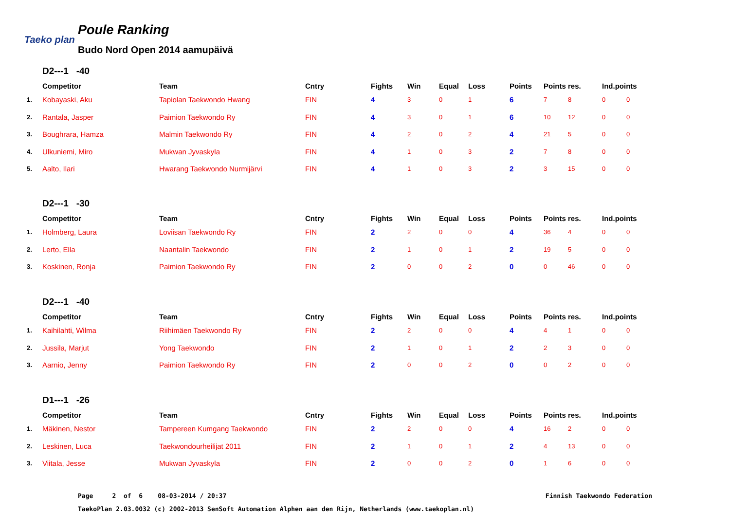Taeko plan
Poule Ranking
Budo Nord Open 2014 aamupäivä
D2---1 -40
| | Competitor | Team | Cntry | Fights | Win | Equal | Loss | Points | Points res. | | Ind.points | |
| --- | --- | --- | --- | --- | --- | --- | --- | --- | --- | --- | --- | --- |
| 1. | Kobayaski, Aku | Tapiolan Taekwondo Hwang | FIN | 4 | 3 | 0 | 1 | 6 | 7 | 8 | 0 | 0 |
| 2. | Rantala, Jasper | Paimion Taekwondo Ry | FIN | 4 | 3 | 0 | 1 | 6 | 10 | 12 | 0 | 0 |
| 3. | Boughrara, Hamza | Malmin Taekwondo Ry | FIN | 4 | 2 | 0 | 2 | 4 | 21 | 5 | 0 | 0 |
| 4. | Ulkuniemi, Miro | Mukwan Jyvaskyla | FIN | 4 | 1 | 0 | 3 | 2 | 7 | 8 | 0 | 0 |
| 5. | Aalto, Ilari | Hwarang Taekwondo Nurmijärvi | FIN | 4 | 1 | 0 | 3 | 2 | 3 | 15 | 0 | 0 |
D2---1 -30
| | Competitor | Team | Cntry | Fights | Win | Equal | Loss | Points | Points res. | | Ind.points | |
| --- | --- | --- | --- | --- | --- | --- | --- | --- | --- | --- | --- | --- |
| 1. | Holmberg, Laura | Loviisan Taekwondo Ry | FIN | 2 | 2 | 0 | 0 | 4 | 36 | 4 | 0 | 0 |
| 2. | Lerto, Ella | Naantalin Taekwondo | FIN | 2 | 1 | 0 | 1 | 2 | 19 | 5 | 0 | 0 |
| 3. | Koskinen, Ronja | Paimion Taekwondo Ry | FIN | 2 | 0 | 0 | 2 | 0 | 0 | 46 | 0 | 0 |
D2---1 -40
| | Competitor | Team | Cntry | Fights | Win | Equal | Loss | Points | Points res. | | Ind.points | |
| --- | --- | --- | --- | --- | --- | --- | --- | --- | --- | --- | --- | --- |
| 1. | Kaihilahti, Wilma | Riihimäen Taekwondo Ry | FIN | 2 | 2 | 0 | 0 | 4 | 4 | 1 | 0 | 0 |
| 2. | Jussila, Marjut | Yong Taekwondo | FIN | 2 | 1 | 0 | 1 | 2 | 2 | 3 | 0 | 0 |
| 3. | Aarnio, Jenny | Paimion Taekwondo Ry | FIN | 2 | 0 | 0 | 2 | 0 | 0 | 2 | 0 | 0 |
D1---1 -26
| | Competitor | Team | Cntry | Fights | Win | Equal | Loss | Points | Points res. | | Ind.points | |
| --- | --- | --- | --- | --- | --- | --- | --- | --- | --- | --- | --- | --- |
| 1. | Mäkinen, Nestor | Tampereen Kumgang Taekwondo | FIN | 2 | 2 | 0 | 0 | 4 | 16 | 2 | 0 | 0 |
| 2. | Leskinen, Luca | Taekwondourheilijat 2011 | FIN | 2 | 1 | 0 | 1 | 2 | 4 | 13 | 0 | 0 |
| 3. | Viitala, Jesse | Mukwan Jyvaskyla | FIN | 2 | 0 | 0 | 2 | 0 | 1 | 6 | 0 | 0 |
Page 2 of 6 08-03-2014 / 20:37 Finnish Taekwondo Federation
TaekoPlan 2.03.0032 (c) 2002-2013 SenSoft Automation Alphen aan den Rijn, Netherlands (www.taekoplan.nl)